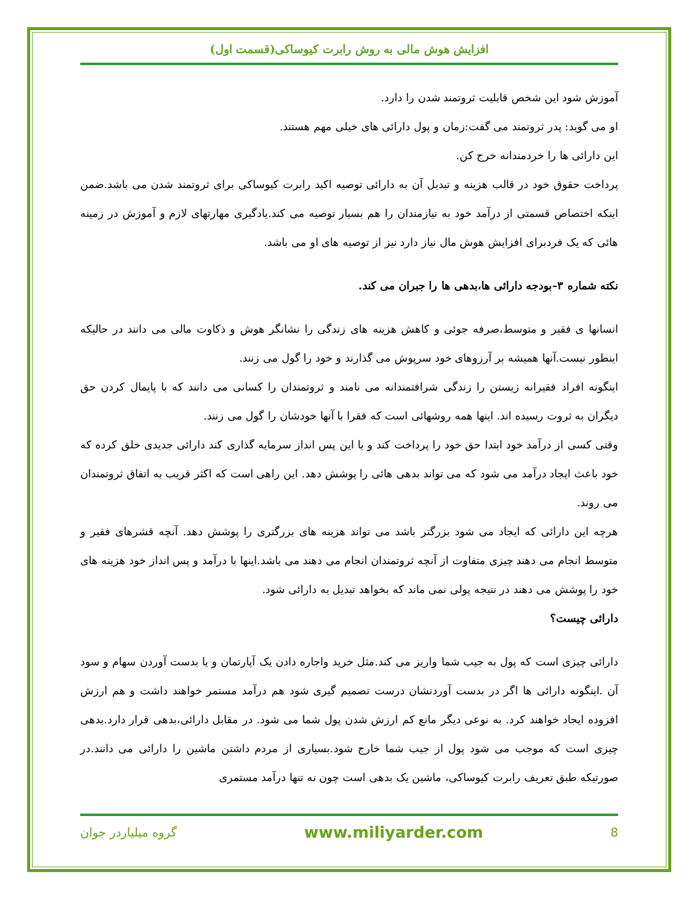افزایش هوش مالی به روش رابرت کیوساکی(قسمت اول)
آموزش شود این شخص قابلیت ثروتمند شدن را دارد.
او می گوید: پدر ثروتمند می گفت:زمان و پول دارائی های خیلی مهم هستند.
این دارائی ها را خردمندانه خرج کن.
پرداخت حقوق خود در قالب هزینه و تبدیل آن به دارائی توصیه اکید رابرت کیوساکی برای ثروتمند شدن می باشد.ضمن اینکه اختصاص قسمتی از درآمد خود به نیازمندان را هم بسیار توصیه می کند.یادگیری مهارتهای لازم و آموزش در زمینه هائی که یک فردبرای افزایش هوش مال نیاز دارد نیز از توصیه های او می باشد.
نکته شماره ۳–بودجه دارائی ها،بدهی ها را جبران می کند.
انسانها ی فقیر و متوسط،صرفه جوئی و کاهش هزینه های زندگی را نشانگر هوش و ذکاوت مالی می دانند در حالیکه اینطور نیست.آنها همیشه بر آرزوهای خود سرپوش می گذارند و خود را گول می زنند.
اینگونه افراد فقیرانه زیستن را زندگی شرافتمندانه می نامند و ثروتمندان را کسانی می دانند که با پایمال کردن حق دیگران به ثروت رسیده اند. اینها همه روشهائی است که فقرا با آنها خودشان را گول می زنند.
وقتی کسی از درآمد خود ابتدا حق خود را پرداخت کند و با این پس انداز سرمایه گذاری کند دارائی جدیدی خلق کرده که خود باعث ایجاد درآمد می شود که می تواند بدهی هائی را پوشش دهد. این راهی است که اکثر قریب به اتفاق ثروتمندان می روند.
هرچه این دارائی که ایجاد می شود بزرگتر باشد می تواند هزینه های بزرگتری را پوشش دهد. آنچه قشرهای فقیر و متوسط انجام می دهند چیزی متفاوت از آنچه ثروتمندان انجام می دهند می باشد.اینها با درآمد و پس انداز خود هزینه های خود را پوشش می دهند در نتیجه پولی نمی ماند که بخواهد تبدیل به دارائی شود.
دارائی چیست؟
دارائی چیزی است که پول به جیب شما واریز می کند.مثل خرید واجاره دادن یک آپارتمان و یا بدست آوردن سهام و سود آن .اینگونه دارائی ها اگر در بدست آوردنشان درست تصمیم گیری شود هم درآمد مستمر خواهند داشت و هم ارزش افزوده ایجاد خواهند کرد. به نوعی دیگر مانع کم ارزش شدن پول شما می شود. در مقابل دارائی،بدهی قرار دارد.بدهی چیزی است که موجب می شود پول از جیب شما خارج شود.بسیاری از مردم داشتن ماشین را دارائی می دانند.در صورتیکه طبق تعریف رابرت کیوساکی، ماشین یک بدهی است چون نه تنها درآمد مستمری
8 www.miliyarder.com گروه میلیاردر جوان